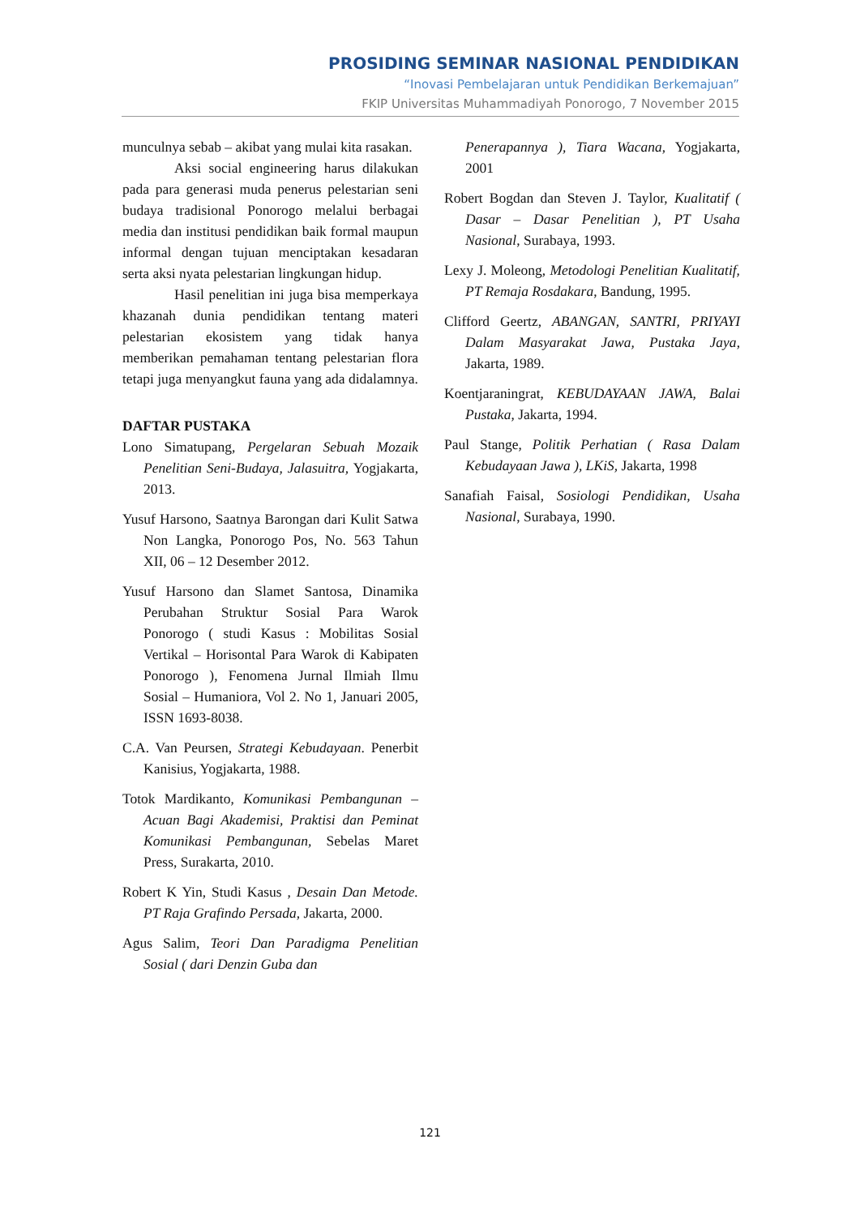PROSIDING SEMINAR NASIONAL PENDIDIKAN
“Inovasi Pembelajaran untuk Pendidikan Berkemajuan”
FKIP Universitas Muhammadiyah Ponorogo, 7 November 2015
munculnya sebab – akibat yang mulai kita rasakan.
Aksi social engineering harus dilakukan pada para generasi muda penerus pelestarian seni budaya tradisional Ponorogo melalui berbagai media dan institusi pendidikan baik formal maupun informal dengan tujuan menciptakan kesadaran serta aksi nyata pelestarian lingkungan hidup.
Hasil penelitian ini juga bisa memperkaya khazanah dunia pendidikan tentang materi pelestarian ekosistem yang tidak hanya memberikan pemahaman tentang pelestarian flora tetapi juga menyangkut fauna yang ada didalamnya.
DAFTAR PUSTAKA
Lono Simatupang, Pergelaran Sebuah Mozaik Penelitian Seni-Budaya, Jalasuitra, Yogjakarta, 2013.
Yusuf Harsono, Saatnya Barongan dari Kulit Satwa Non Langka, Ponorogo Pos, No. 563 Tahun XII, 06 – 12 Desember 2012.
Yusuf Harsono dan Slamet Santosa, Dinamika Perubahan Struktur Sosial Para Warok Ponorogo ( studi Kasus : Mobilitas Sosial Vertikal – Horisontal Para Warok di Kabipaten Ponorogo ), Fenomena Jurnal Ilmiah Ilmu Sosial – Humaniora, Vol 2. No 1, Januari 2005, ISSN 1693-8038.
C.A. Van Peursen, Strategi Kebudayaan. Penerbit Kanisius, Yogjakarta, 1988.
Totok Mardikanto, Komunikasi Pembangunan – Acuan Bagi Akademisi, Praktisi dan Peminat Komunikasi Pembangunan, Sebelas Maret Press, Surakarta, 2010.
Robert K Yin, Studi Kasus , Desain Dan Metode. PT Raja Grafindo Persada, Jakarta, 2000.
Agus Salim, Teori Dan Paradigma Penelitian Sosial ( dari Denzin Guba dan
Penerapannya ), Tiara Wacana, Yogjakarta, 2001
Robert Bogdan dan Steven J. Taylor, Kualitatif ( Dasar – Dasar Penelitian ), PT Usaha Nasional, Surabaya, 1993.
Lexy J. Moleong, Metodologi Penelitian Kualitatif, PT Remaja Rosdakara, Bandung, 1995.
Clifford Geertz, ABANGAN, SANTRI, PRIYAYI Dalam Masyarakat Jawa, Pustaka Jaya, Jakarta, 1989.
Koentjaraningrat, KEBUDAYAAN JAWA, Balai Pustaka, Jakarta, 1994.
Paul Stange, Politik Perhatian ( Rasa Dalam Kebudayaan Jawa ), LKiS, Jakarta, 1998
Sanafiah Faisal, Sosiologi Pendidikan, Usaha Nasional, Surabaya, 1990.
121